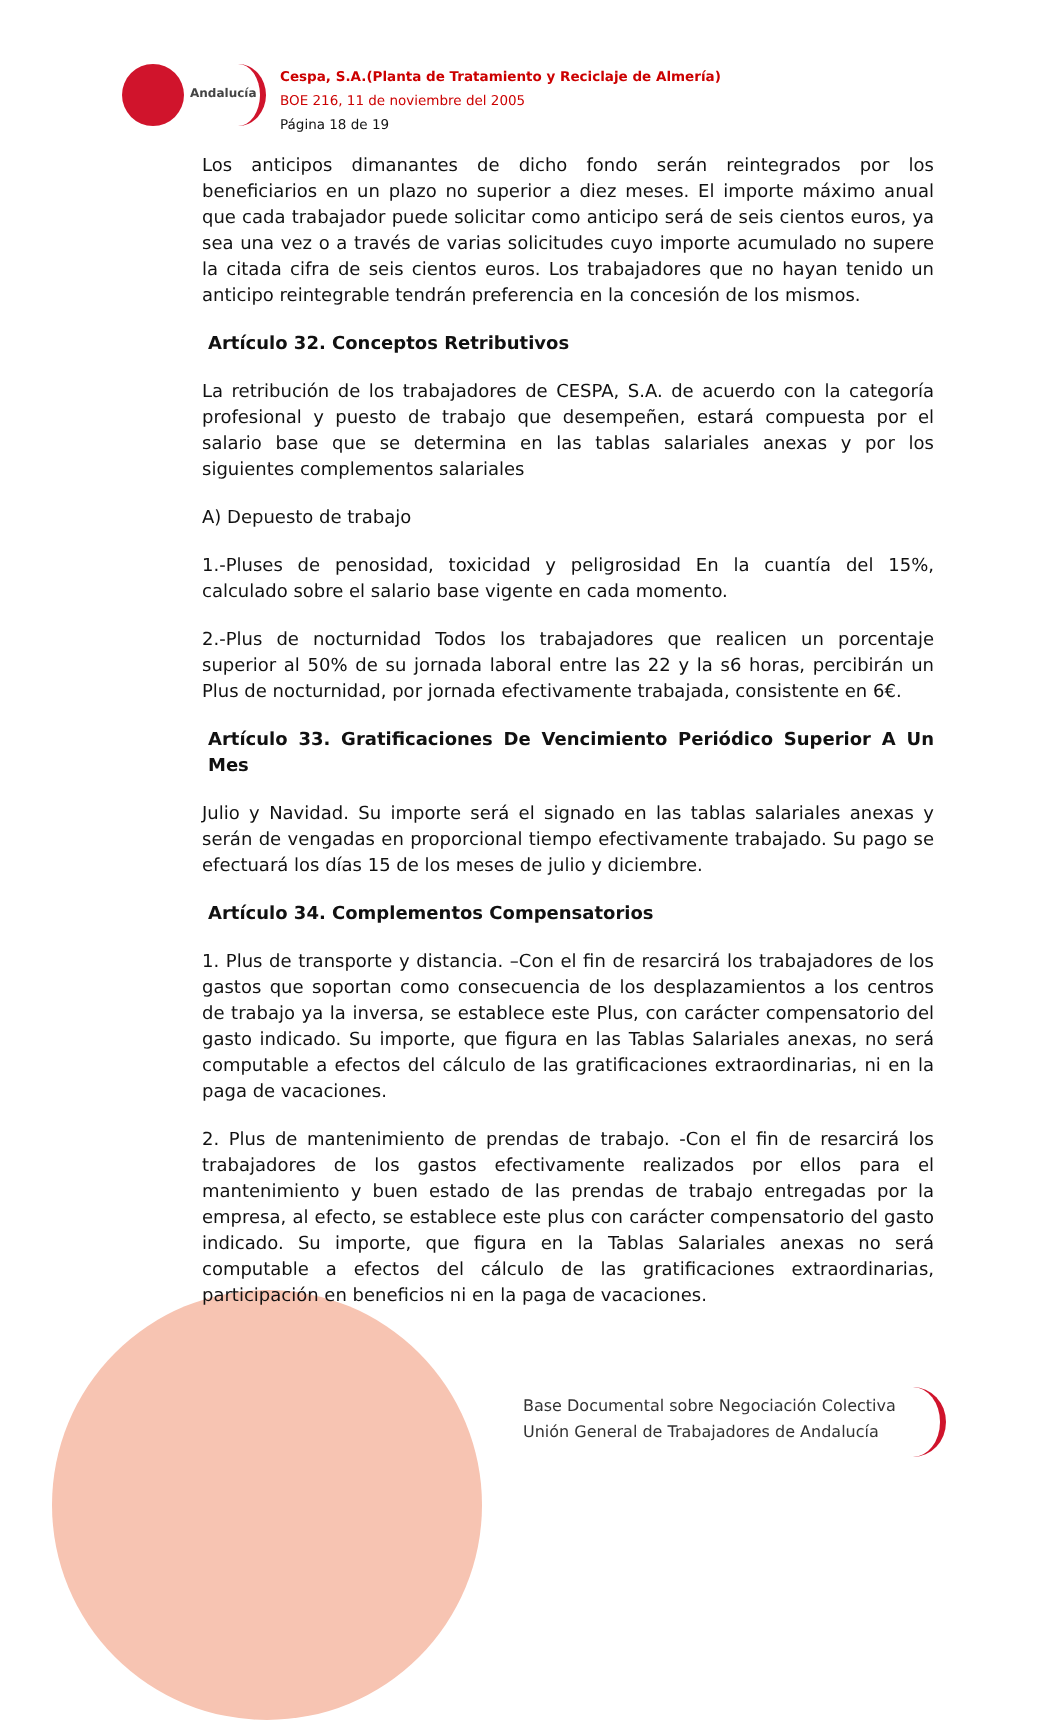Andalucía
Cespa, S.A.(Planta de Tratamiento y Reciclaje de Almería)
BOE 216, 11 de noviembre del 2005
Página 18 de 19
Los anticipos dimanantes de dicho fondo serán reintegrados por los beneficiarios en un plazo no superior a diez meses. El importe máximo anual que cada trabajador puede solicitar como anticipo será de seis cientos euros, ya sea una vez o a través de varias solicitudes cuyo importe acumulado no supere la citada cifra de seis cientos euros. Los trabajadores que no hayan tenido un anticipo reintegrable tendrán preferencia en la concesión de los mismos.
Artículo 32. Conceptos Retributivos
La retribución de los trabajadores de CESPA, S.A. de acuerdo con la categoría profesional y puesto de trabajo que desempeñen, estará compuesta por el salario base que se determina en las tablas salariales anexas y por los siguientes complementos salariales
A) Depuesto de trabajo
1.-Pluses de penosidad, toxicidad y peligrosidad En la cuantía del 15%, calculado sobre el salario base vigente en cada momento.
2.-Plus de nocturnidad Todos los trabajadores que realicen un porcentaje superior al 50% de su jornada laboral entre las 22 y la s6 horas, percibirán un Plus de nocturnidad, por jornada efectivamente trabajada, consistente en 6€.
Artículo 33. Gratificaciones De Vencimiento Periódico Superior A Un Mes
Julio y Navidad. Su importe será el signado en las tablas salariales anexas y serán de vengadas en proporcional tiempo efectivamente trabajado. Su pago se efectuará los días 15 de los meses de julio y diciembre.
Artículo 34. Complementos Compensatorios
1. Plus de transporte y distancia. –Con el fin de resarcirá los trabajadores de los gastos que soportan como consecuencia de los desplazamientos a los centros de trabajo ya la inversa, se establece este Plus, con carácter compensatorio del gasto indicado. Su importe, que figura en las Tablas Salariales anexas, no será computable a efectos del cálculo de las gratificaciones extraordinarias, ni en la paga de vacaciones.
2. Plus de mantenimiento de prendas de trabajo. -Con el fin de resarcirá los trabajadores de los gastos efectivamente realizados por ellos para el mantenimiento y buen estado de las prendas de trabajo entregadas por la empresa, al efecto, se establece este plus con carácter compensatorio del gasto indicado. Su importe, que figura en la Tablas Salariales anexas no será computable a efectos del cálculo de las gratificaciones extraordinarias, participación en beneficios ni en la paga de vacaciones.
Base Documental sobre Negociación Colectiva
Unión General de Trabajadores de Andalucía